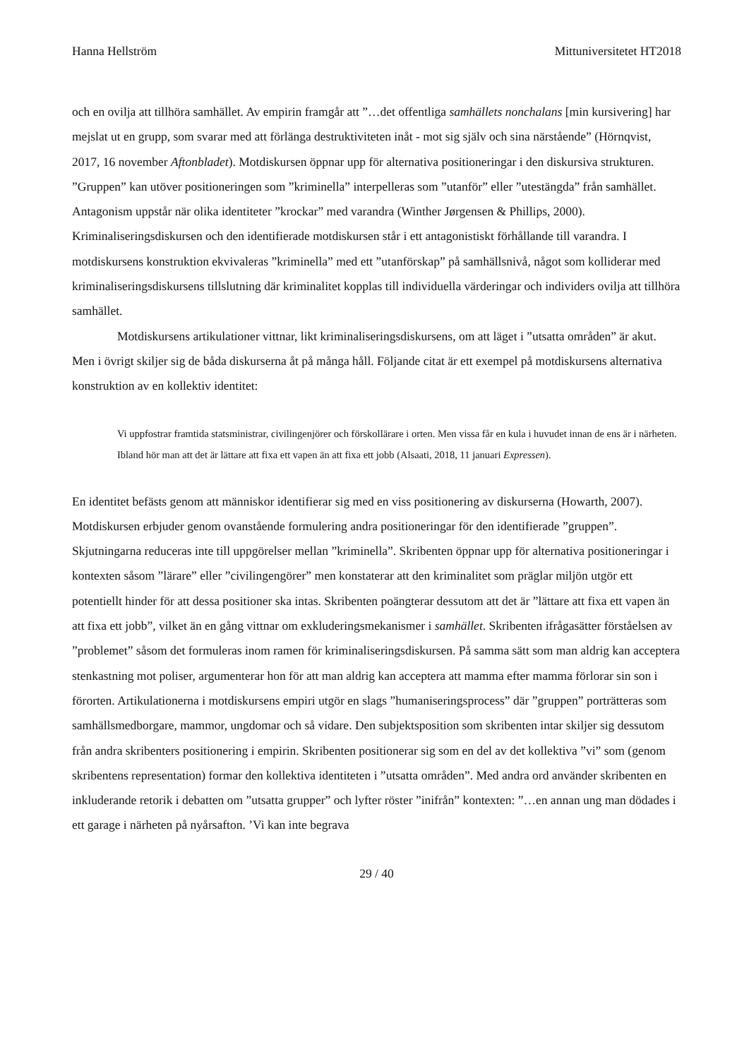Hanna Hellström Mittuniversitetet HT2018
och en ovilja att tillhöra samhället. Av empirin framgår att ”…det offentliga samhällets nonchalans [min kursivering] har mejslat ut en grupp, som svarar med att förlänga destruktiviteten inåt - mot sig själv och sina närstående” (Hörnqvist, 2017, 16 november Aftonbladet). Motdiskursen öppnar upp för alternativa positioneringar i den diskursiva strukturen. ”Gruppen” kan utöver positioneringen som ”kriminella” interpelleras som ”utanför” eller ”utestängda” från samhället. Antagonism uppstår när olika identiteter ”krockar” med varandra (Winther Jørgensen & Phillips, 2000). Kriminaliseringsdiskursen och den identifierade motdiskursen står i ett antagonistiskt förhållande till varandra. I motdiskursens konstruktion ekvivaleras ”kriminella” med ett ”utanförskap” på samhällsnivå, något som kolliderar med kriminaliseringsdiskursens tillslutning där kriminalitet kopplas till individuella värderingar och individers ovilja att tillhöra samhället.
Motdiskursens artikulationer vittnar, likt kriminaliseringsdiskursens, om att läget i ”utsatta områden” är akut. Men i övrigt skiljer sig de båda diskurserna åt på många håll. Följande citat är ett exempel på motdiskursens alternativa konstruktion av en kollektiv identitet:
Vi uppfostrar framtida statsministrar, civilingenjörer och förskollärare i orten. Men vissa får en kula i huvudet innan de ens är i närheten. Ibland hör man att det är lättare att fixa ett vapen än att fixa ett jobb (Alsaati, 2018, 11 januari Expressen).
En identitet befästs genom att människor identifierar sig med en viss positionering av diskurserna (Howarth, 2007). Motdiskursen erbjuder genom ovanstående formulering andra positioneringar för den identifierade ”gruppen”. Skjutningarna reduceras inte till uppgörelser mellan ”kriminella”. Skribenten öppnar upp för alternativa positioneringar i kontexten såsom ”lärare” eller ”civilingengörer” men konstaterar att den kriminalitet som präglar miljön utgör ett potentiellt hinder för att dessa positioner ska intas. Skribenten poängterar dessutom att det är ”lättare att fixa ett vapen än att fixa ett jobb”, vilket än en gång vittnar om exkluderingsmekanismer i samhället. Skribenten ifrågasätter förståelsen av ”problemet” såsom det formuleras inom ramen för kriminaliseringsdiskursen. På samma sätt som man aldrig kan acceptera stenkastning mot poliser, argumenterar hon för att man aldrig kan acceptera att mamma efter mamma förlorar sin son i förorten. Artikulationerna i motdiskursens empiri utgör en slags ”humaniseringsprocess” där ”gruppen” porträtteras som samhällsmedborgare, mammor, ungdomar och så vidare. Den subjektsposition som skribenten intar skiljer sig dessutom från andra skribenters positionering i empirin. Skribenten positionerar sig som en del av det kollektiva ”vi” som (genom skribentens representation) formar den kollektiva identiteten i ”utsatta områden”. Med andra ord använder skribenten en inkluderande retorik i debatten om ”utsatta grupper” och lyfter röster ”inifrån” kontexten: ”…en annan ung man dödades i ett garage i närheten på nyårsafton. ’Vi kan inte begrava
29 / 40